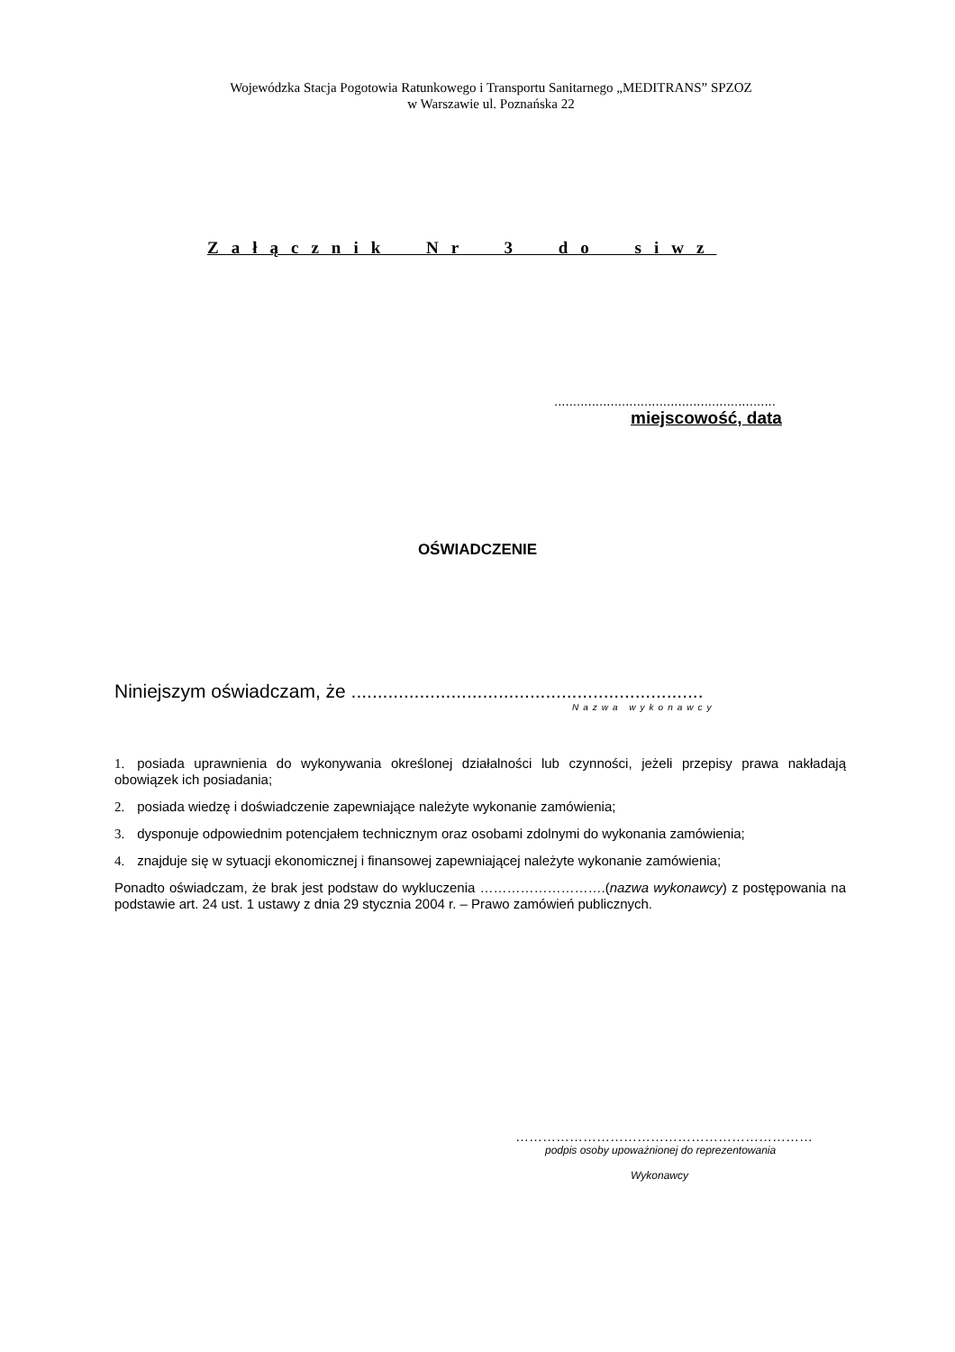Wojewódzka Stacja Pogotowia Ratunkowego i Transportu Sanitarnego „MEDITRANS” SPZOZ
w Warszawie ul. Poznańska 22
Załącznik Nr 3 do siwz
...........................................................
miejscowość, data
OŚWIADCZENIE
Niniejszym oświadczam, że ...................................................................
Nazwa wykonawcy
1. posiada uprawnienia do wykonywania określonej działalności lub czynności, jeżeli przepisy prawa nakładają obowiązek ich posiadania;
2. posiada wiedzę i doświadczenie zapewniające należyte wykonanie zamówienia;
3. dysponuje odpowiednim potencjałem technicznym oraz osobami zdolnymi do wykonania zamówienia;
4. znajduje się w sytuacji ekonomicznej i finansowej zapewniającej należyte wykonanie zamówienia;
Ponadto oświadczam, że brak jest podstaw do wykluczenia ……………………….(nazwa wykonawcy) z postępowania na podstawie art. 24 ust. 1 ustawy z dnia 29 stycznia 2004 r. – Prawo zamówień publicznych.
…………………………………………………………
podpis osoby upoważnionej do reprezentowania
Wykonawcy